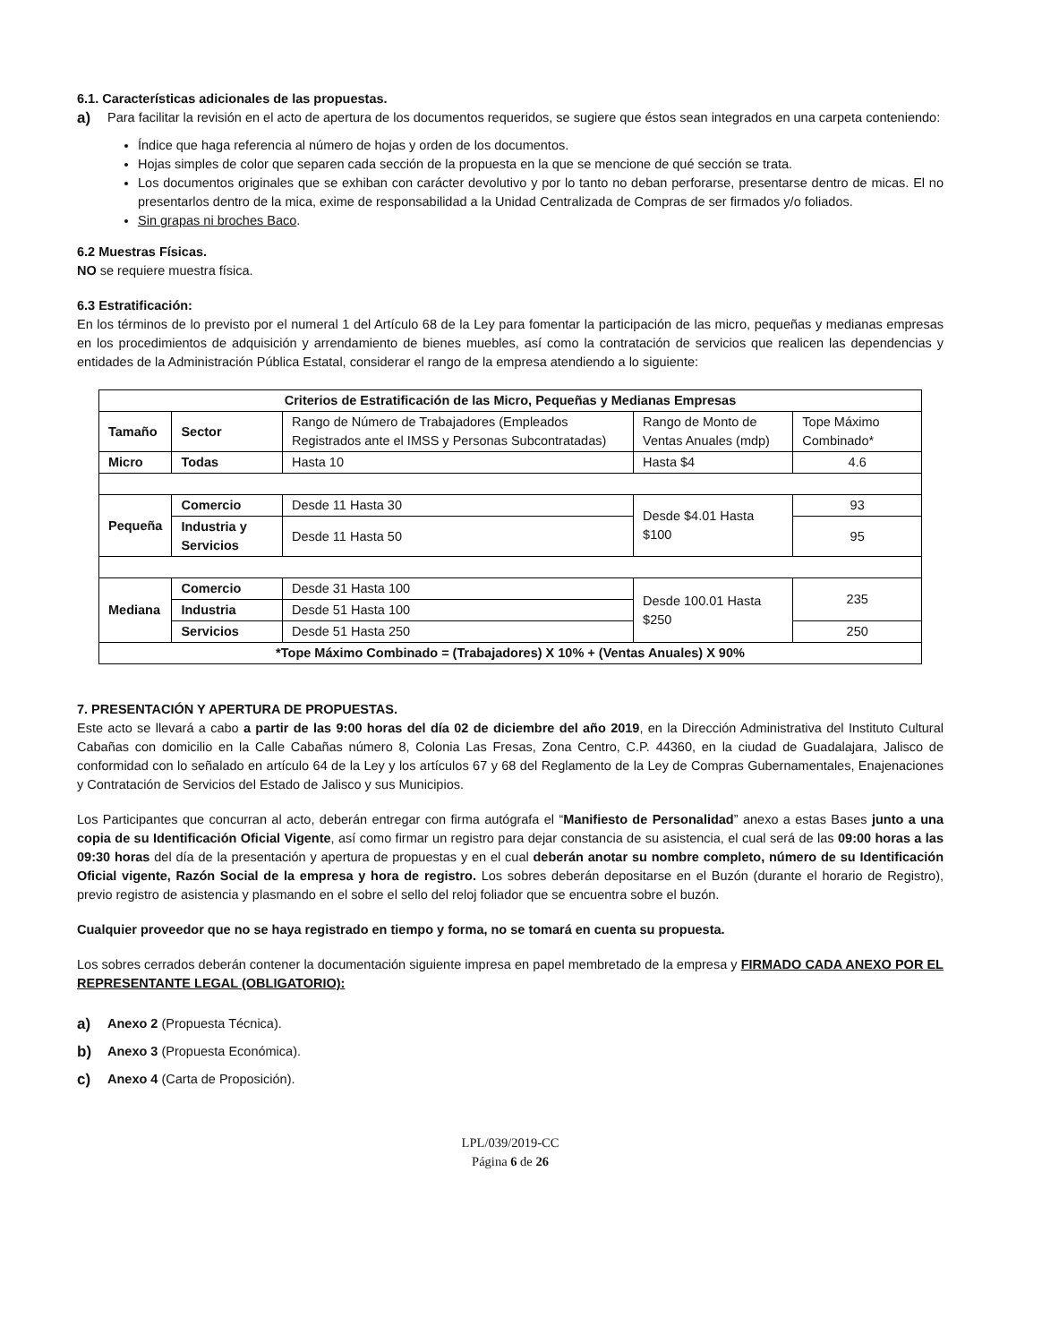6.1. Características adicionales de las propuestas.
a)
Para facilitar la revisión en el acto de apertura de los documentos requeridos, se sugiere que éstos sean integrados en una carpeta conteniendo:
Índice que haga referencia al número de hojas y orden de los documentos.
Hojas simples de color que separen cada sección de la propuesta en la que se mencione de qué sección se trata.
Los documentos originales que se exhiban con carácter devolutivo y por lo tanto no deban perforarse, presentarse dentro de micas. El no presentarlos dentro de la mica, exime de responsabilidad a la Unidad Centralizada de Compras de ser firmados y/o foliados.
Sin grapas ni broches Baco.
6.2 Muestras Físicas.
NO se requiere muestra física.
6.3 Estratificación:
En los términos de lo previsto por el numeral 1 del Artículo 68 de la Ley para fomentar la participación de las micro, pequeñas y medianas empresas en los procedimientos de adquisición y arrendamiento de bienes muebles, así como la contratación de servicios que realicen las dependencias y entidades de la Administración Pública Estatal, considerar el rango de la empresa atendiendo a lo siguiente:
| Criterios de Estratificación de las Micro, Pequeñas y Medianas Empresas | | | | |
| --- | --- | --- | --- | --- |
| Tamaño | Sector | Rango de Número de Trabajadores (Empleados Registrados ante el IMSS y Personas Subcontratadas) | Rango de Monto de Ventas Anuales (mdp) | Tope Máximo Combinado* |
| Micro | Todas | Hasta 10 | Hasta $4 | 4.6 |
| Pequeña | Comercio | Desde 11 Hasta 30 | Desde $4.01 Hasta $100 | 93 |
| | Industria y Servicios | Desde 11 Hasta 50 | | 95 |
| Mediana | Comercio | Desde 31 Hasta 100 | Desde 100.01 Hasta $250 | 235 |
| | Industria | Desde 51 Hasta 100 | | |
| | Servicios | Desde 51 Hasta 250 | | 250 |
| *Tope Máximo Combinado = (Trabajadores) X 10% + (Ventas Anuales) X 90% | | | | |
7. PRESENTACIÓN Y APERTURA DE PROPUESTAS.
Este acto se llevará a cabo a partir de las 9:00 horas del día 02 de diciembre del año 2019, en la Dirección Administrativa del Instituto Cultural Cabañas con domicilio en la Calle Cabañas número 8, Colonia Las Fresas, Zona Centro, C.P. 44360, en la ciudad de Guadalajara, Jalisco de conformidad con lo señalado en artículo 64 de la Ley y los artículos 67 y 68 del Reglamento de la Ley de Compras Gubernamentales, Enajenaciones y Contratación de Servicios del Estado de Jalisco y sus Municipios.
Los Participantes que concurran al acto, deberán entregar con firma autógrafa el “Manifiesto de Personalidad” anexo a estas Bases junto a una copia de su Identificación Oficial Vigente, así como firmar un registro para dejar constancia de su asistencia, el cual será de las 09:00 horas a las 09:30 horas del día de la presentación y apertura de propuestas y en el cual deberán anotar su nombre completo, número de su Identificación Oficial vigente, Razón Social de la empresa y hora de registro. Los sobres deberán depositarse en el Buzón (durante el horario de Registro), previo registro de asistencia y plasmando en el sobre el sello del reloj foliador que se encuentra sobre el buzón.
Cualquier proveedor que no se haya registrado en tiempo y forma, no se tomará en cuenta su propuesta.
Los sobres cerrados deberán contener la documentación siguiente impresa en papel membretado de la empresa y FIRMADO CADA ANEXO POR EL REPRESENTANTE LEGAL (OBLIGATORIO):
a)
Anexo 2 (Propuesta Técnica).
b)
Anexo 3 (Propuesta Económica).
c)
Anexo 4 (Carta de Proposición).
LPL/039/2019-CC
Página 6 de 26